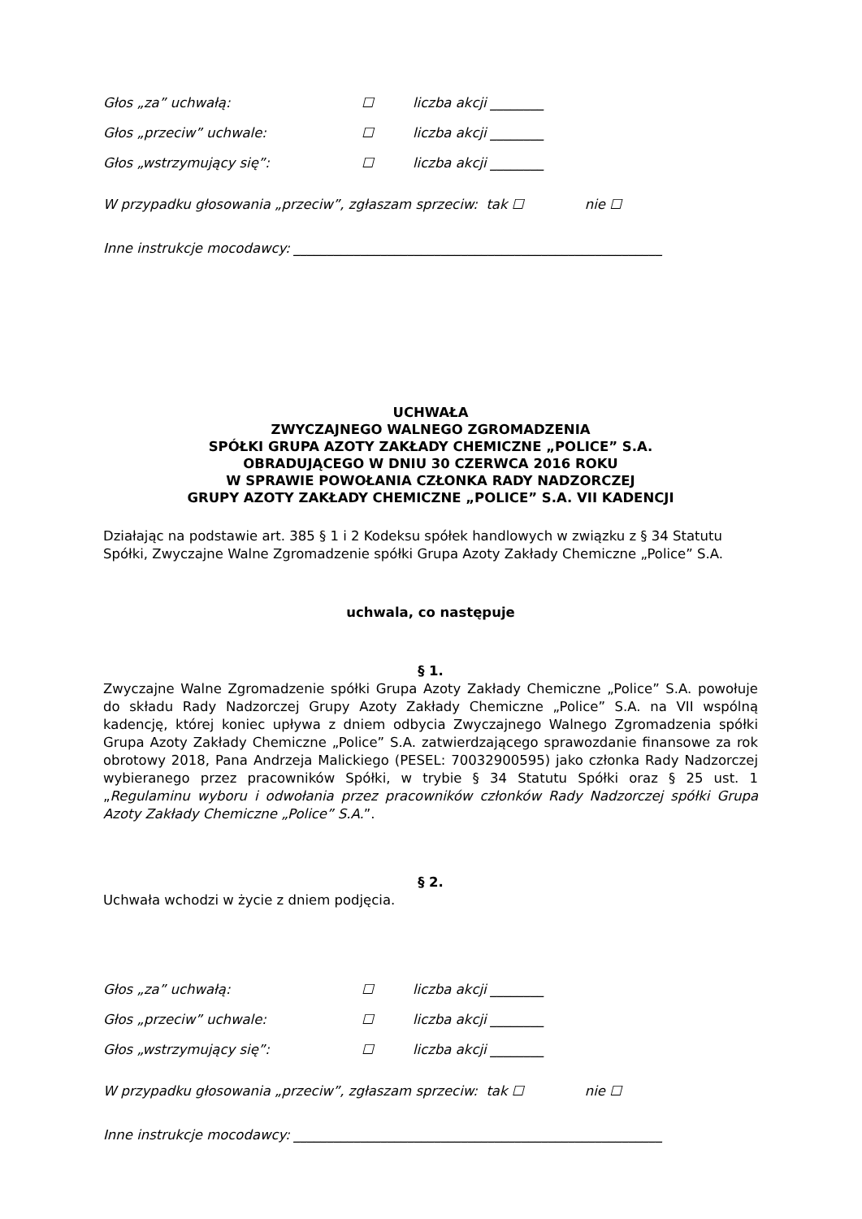Głos „za” uchwałą: ☐ liczba akcji ________
Głos „przeciw” uchwale: ☐ liczba akcji ________
Głos „wstrzymujący się”: ☐ liczba akcji ________
W przypadku głosowania „przeciw”, zgłaszam sprzeciw: tak ☐ nie ☐
Inne instrukcje mocodawcy: _______________________________________________________
UCHWAŁA
ZWYCZAJNEGO WALNEGO ZGROMADZENIA
SPÓŁKI GRUPA AZOTY ZAKŁADY CHEMICZNE „POLICE” S.A.
OBRADUJĄCEGO W DNIU 30 CZERWCA 2016 ROKU
W SPRAWIE POWOŁANIA CZŁONKA RADY NADZORCZEJ
GRUPY AZOTY ZAKŁADY CHEMICZNE „POLICE” S.A. VII KADENCJI
Działając na podstawie art. 385 § 1 i 2 Kodeksu spółek handlowych w związku z § 34 Statutu Spółki, Zwyczajne Walne Zgromadzenie spółki Grupa Azoty Zakłady Chemiczne „Police” S.A.
uchwala, co następuje
§ 1.
Zwyczajne Walne Zgromadzenie spółki Grupa Azoty Zakłady Chemiczne „Police” S.A. powołuje do składu Rady Nadzorczej Grupy Azoty Zakłady Chemiczne „Police” S.A. na VII wspólną kadencję, której koniec upływa z dniem odbycia Zwyczajnego Walnego Zgromadzenia spółki Grupa Azoty Zakłady Chemiczne „Police” S.A. zatwierdzającego sprawozdanie finansowe za rok obrotowy 2018, Pana Andrzeja Malickiego (PESEL: 70032900595) jako członka Rady Nadzorczej wybieranego przez pracowników Spółki, w trybie § 34 Statutu Spółki oraz § 25 ust. 1 „Regulaminu wyboru i odwołania przez pracowników członków Rady Nadzorczej spółki Grupa Azoty Zakłady Chemiczne „Police” S.A.”.
§ 2.
Uchwała wchodzi w życie z dniem podjęcia.
Głos „za” uchwałą: ☐ liczba akcji ________
Głos „przeciw” uchwale: ☐ liczba akcji ________
Głos „wstrzymujący się”: ☐ liczba akcji ________
W przypadku głosowania „przeciw”, zgłaszam sprzeciw: tak ☐ nie ☐
Inne instrukcje mocodawcy: _______________________________________________________